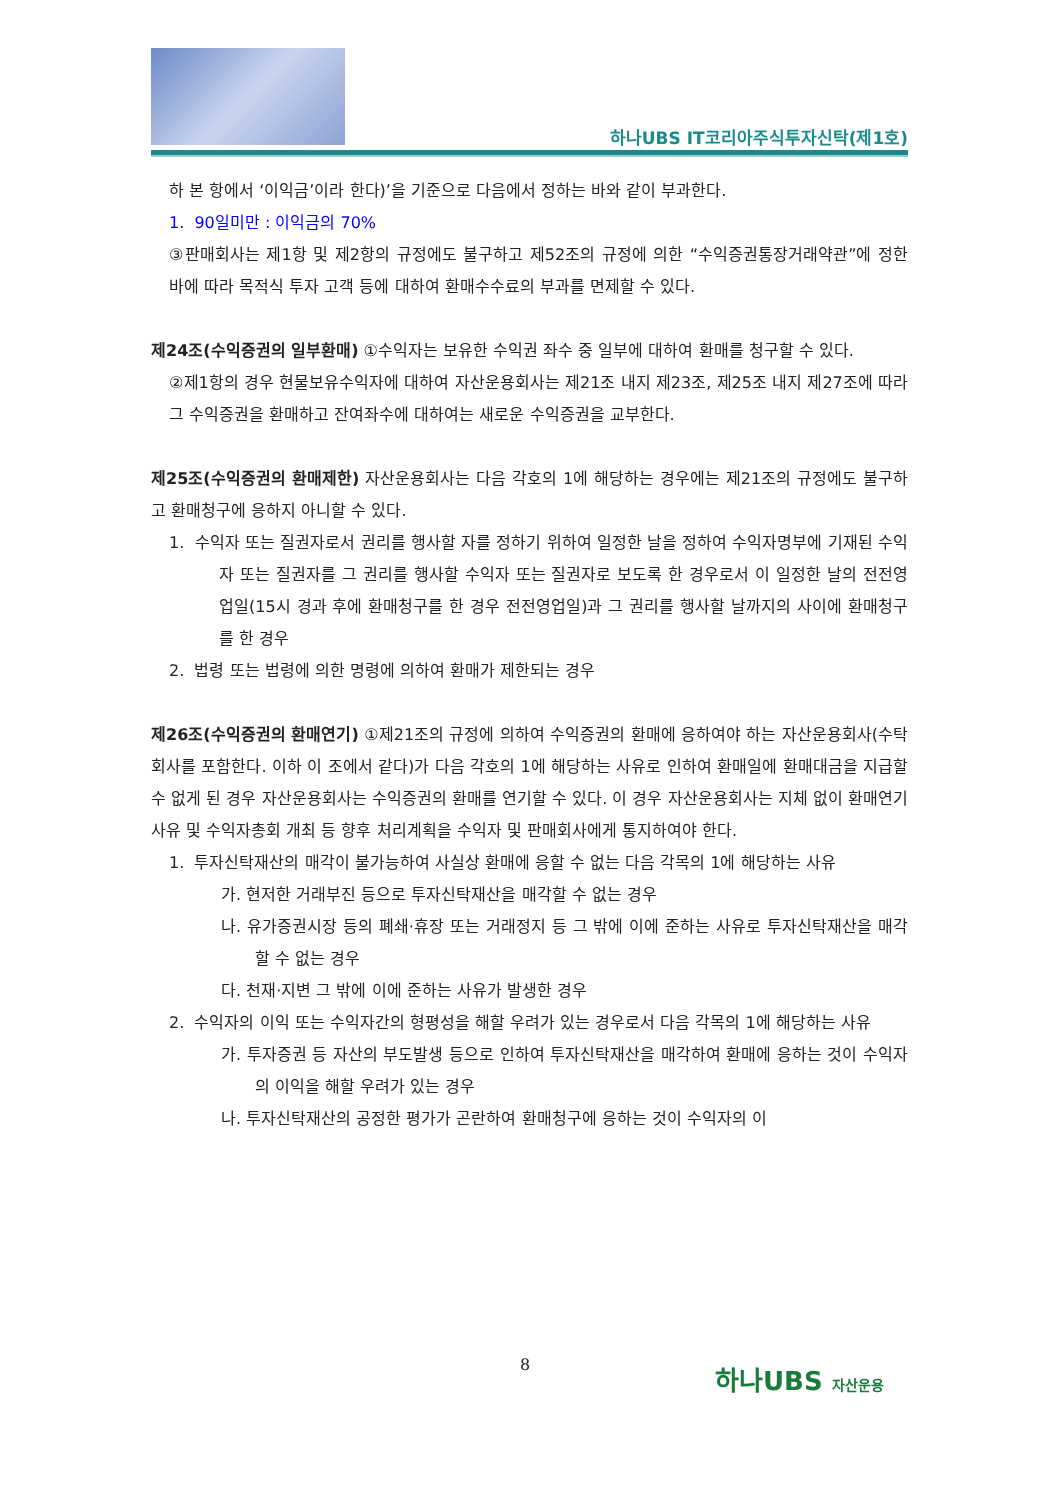하나UBS IT코리아주식투자신탁(제1호)
하 본 항에서 ‘이익금’이라 한다)’을 기준으로 다음에서 정하는 바와 같이 부과한다.
1. 90일미만 : 이익금의 70%
③판매회사는 제1항 및 제2항의 규정에도 불구하고 제52조의 규정에 의한 “수익증권통장거래약관”에 정한 바에 따라 목적식 투자 고객 등에 대하여 환매수수료의 부과를 면제할 수 있다.
제24조(수익증권의 일부환매) ①수익자는 보유한 수익권 좌수 중 일부에 대하여 환매를 청구할 수 있다.
②제1항의 경우 현물보유수익자에 대하여 자산운용회사는 제21조 내지 제23조, 제25조 내지 제27조에 따라 그 수익증권을 환매하고 잔여좌수에 대하여는 새로운 수익증권을 교부한다.
제25조(수익증권의 환매제한) 자산운용회사는 다음 각호의 1에 해당하는 경우에는 제21조의 규정에도 불구하고 환매청구에 응하지 아니할 수 있다.
1. 수익자 또는 질권자로서 권리를 행사할 자를 정하기 위하여 일정한 날을 정하여 수익자명부에 기재된 수익자 또는 질권자를 그 권리를 행사할 수익자 또는 질권자로 보도록 한 경우로서 이 일정한 날의 전전영업일(15시 경과 후에 환매청구를 한 경우 전전영업일)과 그 권리를 행사할 날까지의 사이에 환매청구를 한 경우
2. 법령 또는 법령에 의한 명령에 의하여 환매가 제한되는 경우
제26조(수익증권의 환매연기) ①제21조의 규정에 의하여 수익증권의 환매에 응하여야 하는 자산운용회사(수탁회사를 포함한다. 이하 이 조에서 같다)가 다음 각호의 1에 해당하는 사유로 인하여 환매일에 환매대금을 지급할 수 없게 된 경우 자산운용회사는 수익증권의 환매를 연기할 수 있다. 이 경우 자산운용회사는 지체 없이 환매연기 사유 및 수익자총회 개최 등 향후 처리계획을 수익자 및 판매회사에게 통지하여야 한다.
1. 투자신탁재산의 매각이 불가능하여 사실상 환매에 응할 수 없는 다음 각목의 1에 해당하는 사유
가. 현저한 거래부진 등으로 투자신탁재산을 매각할 수 없는 경우
나. 유가증권시장 등의 폐쇄·휴장 또는 거래정지 등 그 밖에 이에 준하는 사유로 투자신탁재산을 매각할 수 없는 경우
다. 천재·지변 그 밖에 이에 준하는 사유가 발생한 경우
2. 수익자의 이익 또는 수익자간의 형평성을 해할 우려가 있는 경우로서 다음 각목의 1에 해당하는 사유
가. 투자증권 등 자산의 부도발생 등으로 인하여 투자신탁재산을 매각하여 환매에 응하는 것이 수익자의 이익을 해할 우려가 있는 경우
나. 투자신탁재산의 공정한 평가가 곤란하여 환매청구에 응하는 것이 수익자의 이
8 하나UBS 자산운용